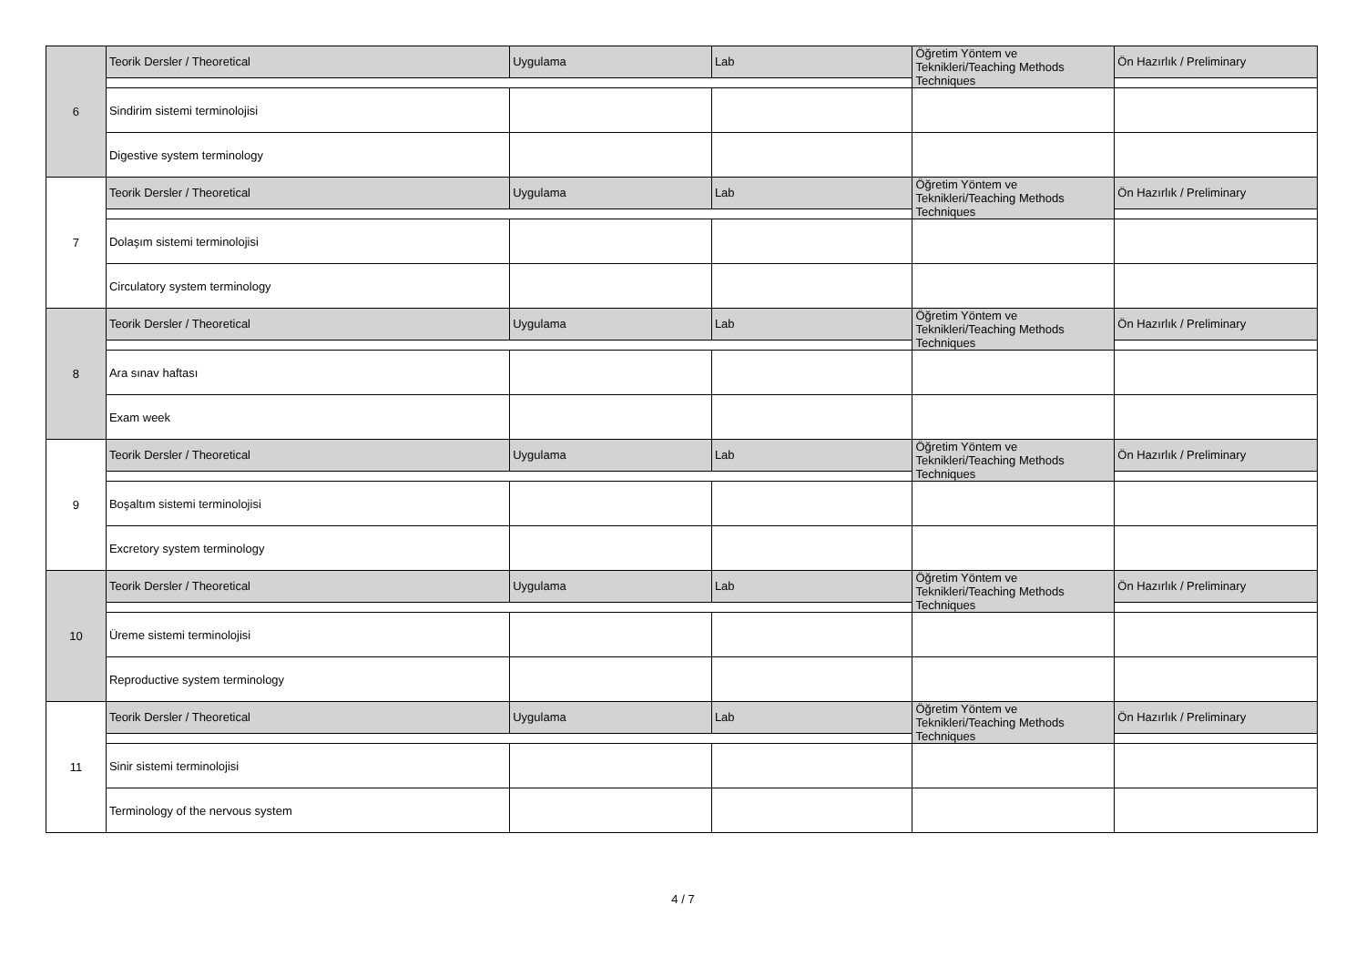| 6 | Teorik Dersler / Theoretical | Uygulama | Lab | Öğretim Yöntem ve Teknikleri/Teaching Methods Techniques | Ön Hazırlık / Preliminary |
| | Sindirim sistemi terminolojisi | | | | |
| | Digestive system terminology | | | | |
| 7 | Teorik Dersler / Theoretical | Uygulama | Lab | Öğretim Yöntem ve Teknikleri/Teaching Methods Techniques | Ön Hazırlık / Preliminary |
| | Dolaşım sistemi terminolojisi | | | | |
| | Circulatory system terminology | | | | |
| 8 | Teorik Dersler / Theoretical | Uygulama | Lab | Öğretim Yöntem ve Teknikleri/Teaching Methods Techniques | Ön Hazırlık / Preliminary |
| | Ara sınav haftası | | | | |
| | Exam week | | | | |
| 9 | Teorik Dersler / Theoretical | Uygulama | Lab | Öğretim Yöntem ve Teknikleri/Teaching Methods Techniques | Ön Hazırlık / Preliminary |
| | Boşaltım sistemi terminolojisi | | | | |
| | Excretory system terminology | | | | |
| 10 | Teorik Dersler / Theoretical | Uygulama | Lab | Öğretim Yöntem ve Teknikleri/Teaching Methods Techniques | Ön Hazırlık / Preliminary |
| | Üreme sistemi terminolojisi | | | | |
| | Reproductive system terminology | | | | |
| 11 | Teorik Dersler / Theoretical | Uygulama | Lab | Öğretim Yöntem ve Teknikleri/Teaching Methods Techniques | Ön Hazırlık / Preliminary |
| | Sinir sistemi terminolojisi | | | | |
| | Terminology of the nervous system | | | | |
4 / 7